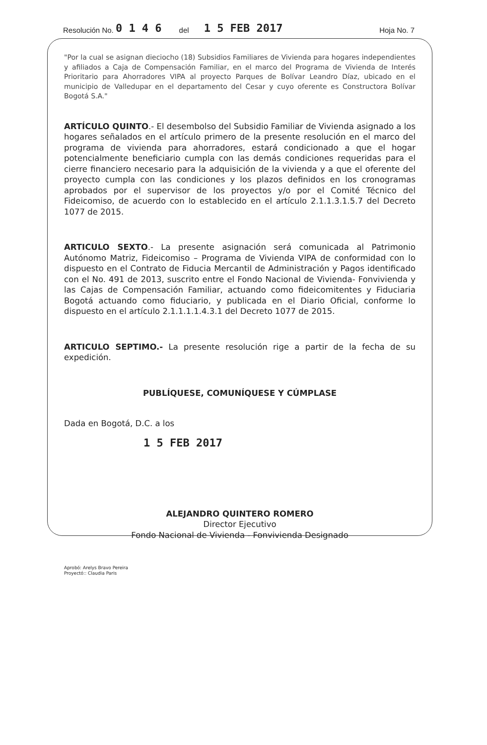Resolución No. 0 1 4 6 del 1 5 FEB 2017 Hoja No. 7
"Por la cual se asignan dieciocho (18) Subsidios Familiares de Vivienda para hogares independientes y afiliados a Caja de Compensación Familiar, en el marco del Programa de Vivienda de Interés Prioritario para Ahorradores VIPA al proyecto Parques de Bolívar Leandro Díaz, ubicado en el municipio de Valledupar en el departamento del Cesar y cuyo oferente es Constructora Bolívar Bogotá S.A."
ARTÍCULO QUINTO.- El desembolso del Subsidio Familiar de Vivienda asignado a los hogares señalados en el artículo primero de la presente resolución en el marco del programa de vivienda para ahorradores, estará condicionado a que el hogar potencialmente beneficiario cumpla con las demás condiciones requeridas para el cierre financiero necesario para la adquisición de la vivienda y a que el oferente del proyecto cumpla con las condiciones y los plazos definidos en los cronogramas aprobados por el supervisor de los proyectos y/o por el Comité Técnico del Fideicomiso, de acuerdo con lo establecido en el artículo 2.1.1.3.1.5.7 del Decreto 1077 de 2015.
ARTICULO SEXTO.- La presente asignación será comunicada al Patrimonio Autónomo Matriz, Fideicomiso – Programa de Vivienda VIPA de conformidad con lo dispuesto en el Contrato de Fiducia Mercantil de Administración y Pagos identificado con el No. 491 de 2013, suscrito entre el Fondo Nacional de Vivienda- Fonvivienda y las Cajas de Compensación Familiar, actuando como fideicomitentes y Fiduciaria Bogotá actuando como fiduciario, y publicada en el Diario Oficial, conforme lo dispuesto en el artículo 2.1.1.1.1.4.3.1 del Decreto 1077 de 2015.
ARTICULO SEPTIMO.- La presente resolución rige a partir de la fecha de su expedición.
PUBLÍQUESE, COMUNÍQUESE Y CÚMPLASE
Dada en Bogotá, D.C. a los
1 5 FEB 2017
ALEJANDRO QUINTERO ROMERO
Director Ejecutivo
Fondo Nacional de Vivienda - Fonvivienda Designado
Aprobó: Arelys Bravo Pereira
Proyectó:: Claudia Paris